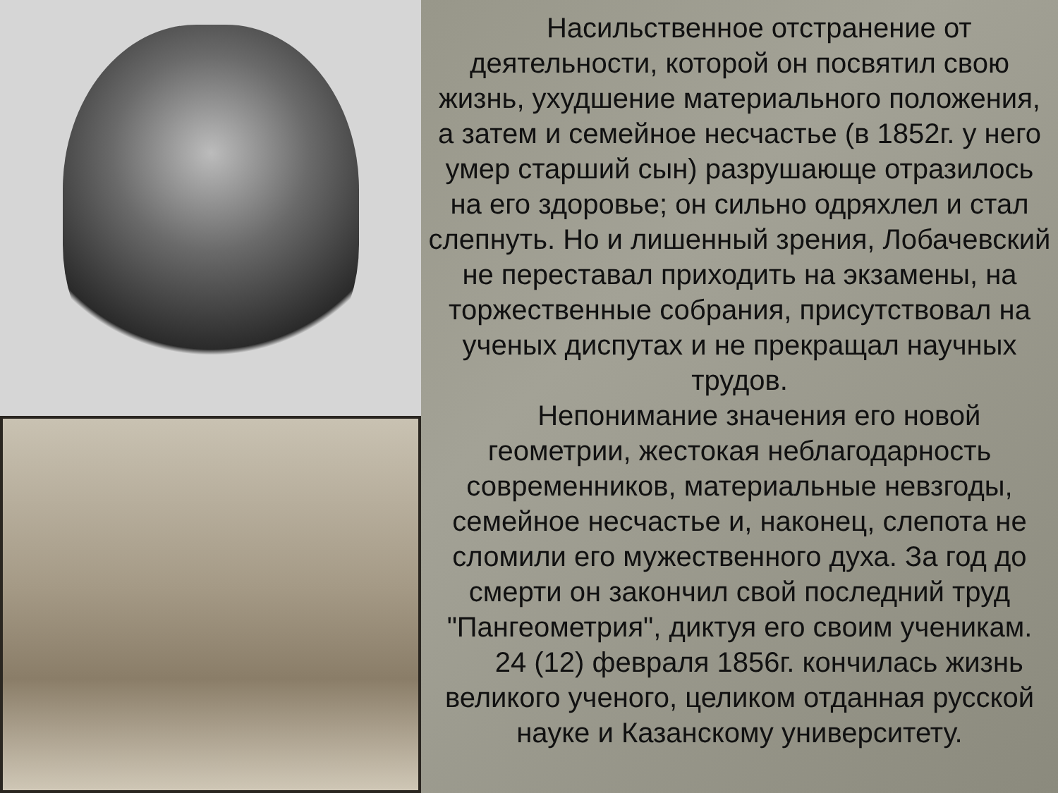Насильственное отстранение от деятельности, которой он посвятил свою жизнь, ухудшение материального положения, а затем и семейное несчастье (в 1852г. у него умер старший сын) разрушающе отразилось на его здоровье; он сильно одряхлел и стал слепнуть. Но и лишенный зрения, Лобачевский не переставал приходить на экзамены, на торжественные собрания, присутствовал на ученых диспутах и не прекращал научных трудов.
Непонимание значения его новой геометрии, жестокая неблагодарность современников, материальные невзгоды, семейное несчастье и, наконец, слепота не сломили его мужественного духа. За год до смерти он закончил свой последний труд "Пангеометрия", диктуя его своим ученикам.
24 (12) февраля 1856г. кончилась жизнь великого ученого, целиком отданная русской науке и Казанскому университету.